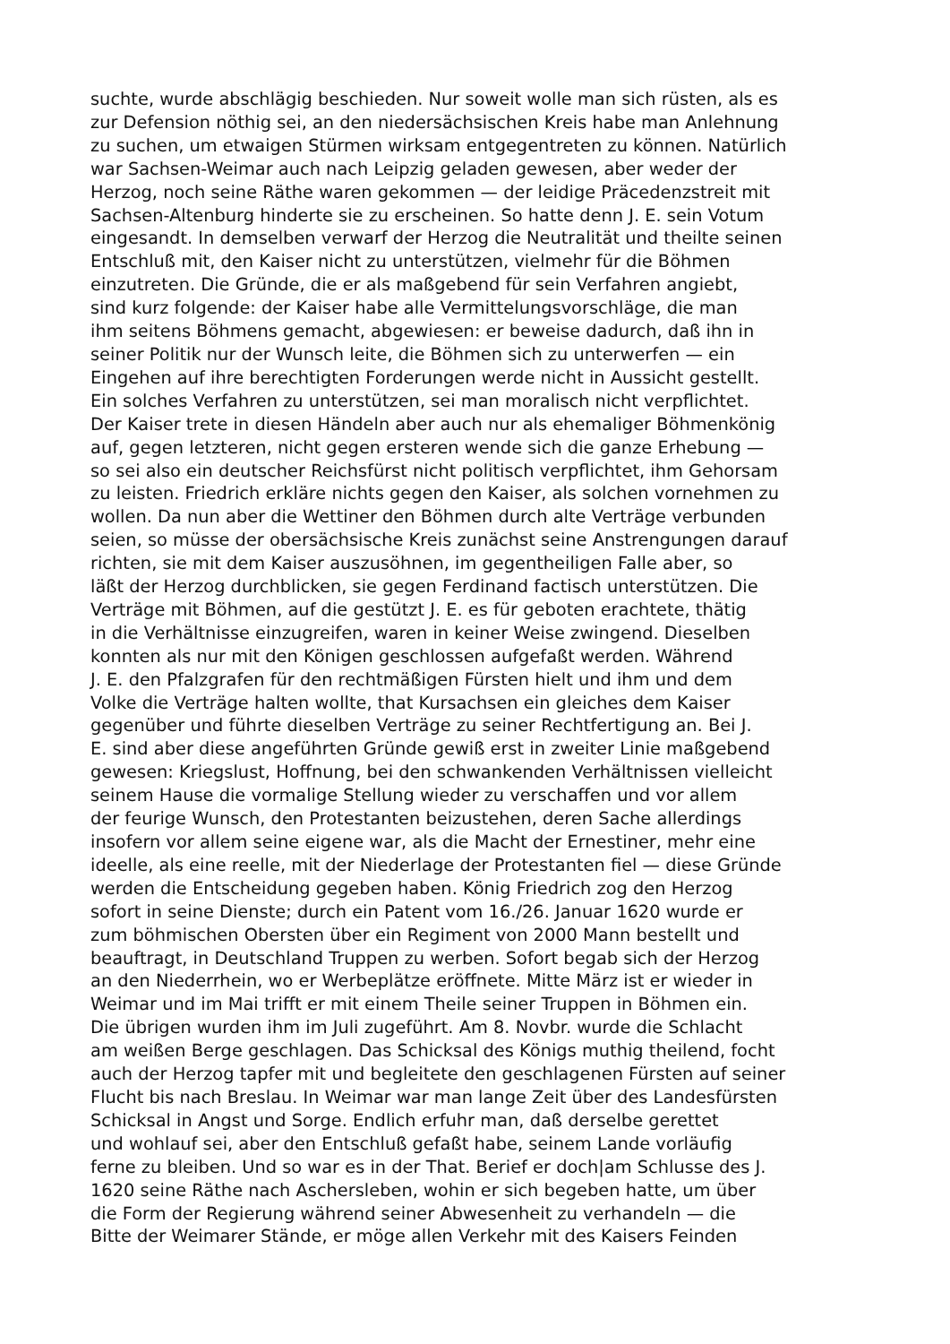suchte, wurde abschlägig beschieden. Nur soweit wolle man sich rüsten, als es
zur Defension nöthig sei, an den niedersächsischen Kreis habe man Anlehnung
zu suchen, um etwaigen Stürmen wirksam entgegentreten zu können. Natürlich
war Sachsen-Weimar auch nach Leipzig geladen gewesen, aber weder der
Herzog, noch seine Räthe waren gekommen — der leidige Präcedenzstreit mit
Sachsen-Altenburg hinderte sie zu erscheinen. So hatte denn J. E. sein Votum
eingesandt. In demselben verwarf der Herzog die Neutralität und theilte seinen
Entschluß mit, den Kaiser nicht zu unterstützen, vielmehr für die Böhmen
einzutreten. Die Gründe, die er als maßgebend für sein Verfahren angiebt,
sind kurz folgende: der Kaiser habe alle Vermittelungsvorschläge, die man
ihm seitens Böhmens gemacht, abgewiesen: er beweise dadurch, daß ihn in
seiner Politik nur der Wunsch leite, die Böhmen sich zu unterwerfen — ein
Eingehen auf ihre berechtigten Forderungen werde nicht in Aussicht gestellt.
Ein solches Verfahren zu unterstützen, sei man moralisch nicht verpflichtet.
Der Kaiser trete in diesen Händeln aber auch nur als ehemaliger Böhmenkönig
auf, gegen letzteren, nicht gegen ersteren wende sich die ganze Erhebung —
so sei also ein deutscher Reichsfürst nicht politisch verpflichtet, ihm Gehorsam
zu leisten. Friedrich erkläre nichts gegen den Kaiser, als solchen vornehmen zu
wollen. Da nun aber die Wettiner den Böhmen durch alte Verträge verbunden
seien, so müsse der obersächsische Kreis zunächst seine Anstrengungen darauf
richten, sie mit dem Kaiser auszusöhnen, im gegentheiligen Falle aber, so
läßt der Herzog durchblicken, sie gegen Ferdinand factisch unterstützen. Die
Verträge mit Böhmen, auf die gestützt J. E. es für geboten erachtete, thätig
in die Verhältnisse einzugreifen, waren in keiner Weise zwingend. Dieselben
konnten als nur mit den Königen geschlossen aufgefaßt werden. Während
J. E. den Pfalzgrafen für den rechtmäßigen Fürsten hielt und ihm und dem
Volke die Verträge halten wollte, that Kursachsen ein gleiches dem Kaiser
gegenüber und führte dieselben Verträge zu seiner Rechtfertigung an. Bei J.
E. sind aber diese angeführten Gründe gewiß erst in zweiter Linie maßgebend
gewesen: Kriegslust, Hoffnung, bei den schwankenden Verhältnissen vielleicht
seinem Hause die vormalige Stellung wieder zu verschaffen und vor allem
der feurige Wunsch, den Protestanten beizustehen, deren Sache allerdings
insofern vor allem seine eigene war, als die Macht der Ernestiner, mehr eine
ideelle, als eine reelle, mit der Niederlage der Protestanten fiel — diese Gründe
werden die Entscheidung gegeben haben. König Friedrich zog den Herzog
sofort in seine Dienste; durch ein Patent vom 16./26. Januar 1620 wurde er
zum böhmischen Obersten über ein Regiment von 2000 Mann bestellt und
beauftragt, in Deutschland Truppen zu werben. Sofort begab sich der Herzog
an den Niederrhein, wo er Werbeplätze eröffnete. Mitte März ist er wieder in
Weimar und im Mai trifft er mit einem Theile seiner Truppen in Böhmen ein.
Die übrigen wurden ihm im Juli zugeführt. Am 8. Novbr. wurde die Schlacht
am weißen Berge geschlagen. Das Schicksal des Königs muthig theilend, focht
auch der Herzog tapfer mit und begleitete den geschlagenen Fürsten auf seiner
Flucht bis nach Breslau. In Weimar war man lange Zeit über des Landesfürsten
Schicksal in Angst und Sorge. Endlich erfuhr man, daß derselbe gerettet
und wohlauf sei, aber den Entschluß gefaßt habe, seinem Lande vorläufig
ferne zu bleiben. Und so war es in der That. Berief er doch|am Schlusse des J.
1620 seine Räthe nach Aschersleben, wohin er sich begeben hatte, um über
die Form der Regierung während seiner Abwesenheit zu verhandeln — die
Bitte der Weimarer Stände, er möge allen Verkehr mit des Kaisers Feinden